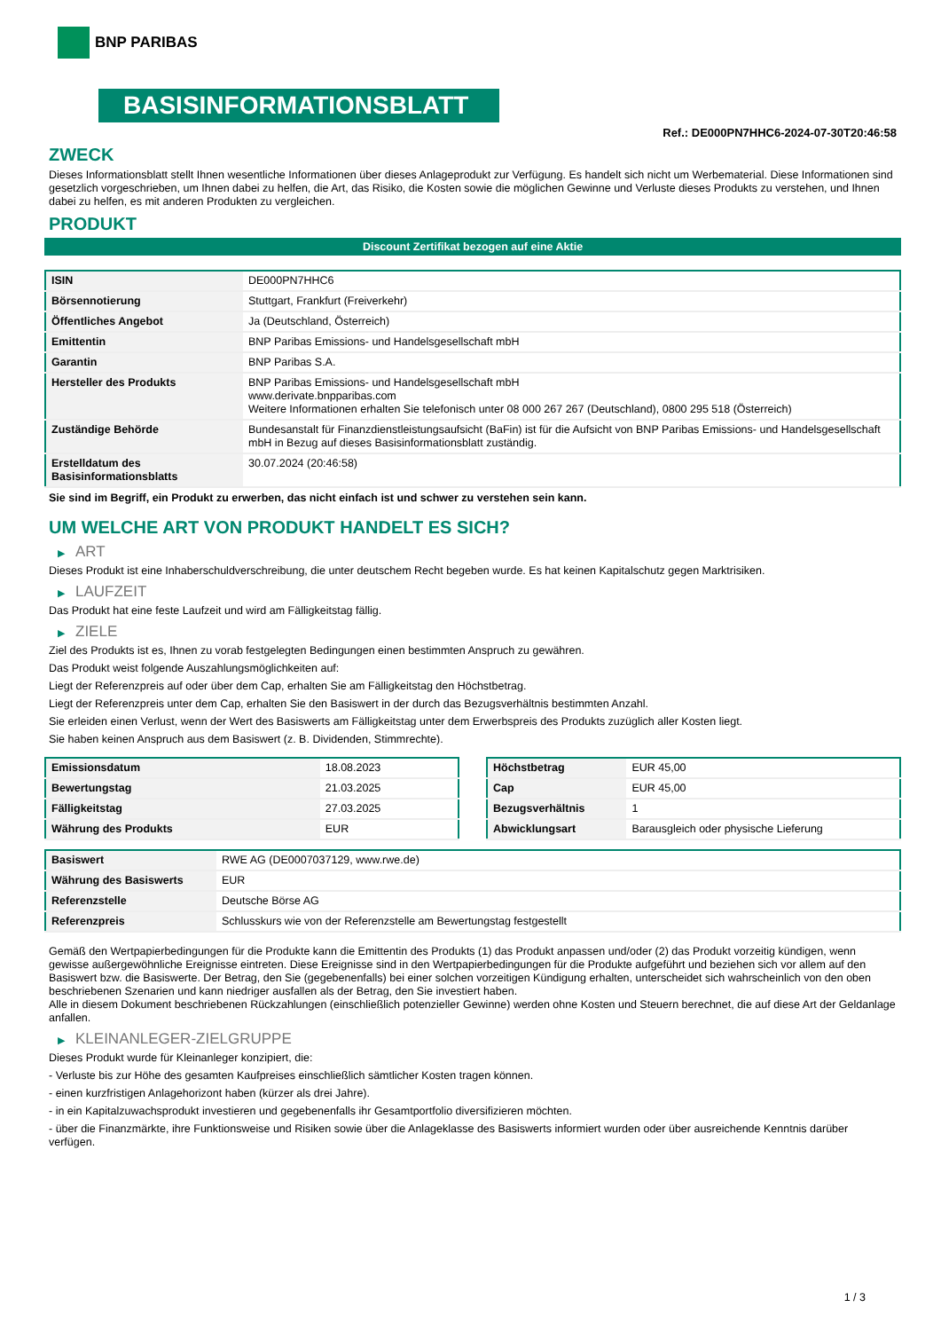BNP PARIBAS
BASISINFORMATIONSBLATT
Ref.: DE000PN7HHC6-2024-07-30T20:46:58
ZWECK
Dieses Informationsblatt stellt Ihnen wesentliche Informationen über dieses Anlageprodukt zur Verfügung. Es handelt sich nicht um Werbematerial. Diese Informationen sind gesetzlich vorgeschrieben, um Ihnen dabei zu helfen, die Art, das Risiko, die Kosten sowie die möglichen Gewinne und Verluste dieses Produkts zu verstehen, und Ihnen dabei zu helfen, es mit anderen Produkten zu vergleichen.
PRODUKT
Discount Zertifikat bezogen auf eine Aktie
| ISIN | DE000PN7HHC6 |
| Börsennotierung | Stuttgart, Frankfurt (Freiverkehr) |
| Öffentliches Angebot | Ja (Deutschland, Österreich) |
| Emittentin | BNP Paribas Emissions- und Handelsgesellschaft mbH |
| Garantin | BNP Paribas S.A. |
| Hersteller des Produkts | BNP Paribas Emissions- und Handelsgesellschaft mbH www.derivate.bnpparibas.com Weitere Informationen erhalten Sie telefonisch unter 08 000 267 267 (Deutschland), 0800 295 518 (Österreich) |
| Zuständige Behörde | Bundesanstalt für Finanzdienstleistungsaufsicht (BaFin) ist für die Aufsicht von BNP Paribas Emissions- und Handelsgesellschaft mbH in Bezug auf dieses Basisinformationsblatt zuständig. |
| Erstelldatum des Basisinformationsblatts | 30.07.2024 (20:46:58) |
Sie sind im Begriff, ein Produkt zu erwerben, das nicht einfach ist und schwer zu verstehen sein kann.
UM WELCHE ART VON PRODUKT HANDELT ES SICH?
▶ ART
Dieses Produkt ist eine Inhaberschuldverschreibung, die unter deutschem Recht begeben wurde. Es hat keinen Kapitalschutz gegen Marktrisiken.
▶ LAUFZEIT
Das Produkt hat eine feste Laufzeit und wird am Fälligkeitstag fällig.
▶ ZIELE
Ziel des Produkts ist es, Ihnen zu vorab festgelegten Bedingungen einen bestimmten Anspruch zu gewähren.
Das Produkt weist folgende Auszahlungsmöglichkeiten auf:
Liegt der Referenzpreis auf oder über dem Cap, erhalten Sie am Fälligkeitstag den Höchstbetrag.
Liegt der Referenzpreis unter dem Cap, erhalten Sie den Basiswert in der durch das Bezugsverhältnis bestimmten Anzahl.
Sie erleiden einen Verlust, wenn der Wert des Basiswerts am Fälligkeitstag unter dem Erwerbspreis des Produkts zuzüglich aller Kosten liegt.
Sie haben keinen Anspruch aus dem Basiswert (z. B. Dividenden, Stimmrechte).
| Emissionsdatum | 18.08.2023 |
| Bewertungstag | 21.03.2025 |
| Fälligkeitstag | 27.03.2025 |
| Währung des Produkts | EUR |
| Höchstbetrag | EUR 45,00 |
| Cap | EUR 45,00 |
| Bezugsverhältnis | 1 |
| Abwicklungsart | Barausgleich oder physische Lieferung |
| Basiswert | RWE AG (DE0007037129, www.rwe.de) |
| Währung des Basiswerts | EUR |
| Referenzstelle | Deutsche Börse AG |
| Referenzpreis | Schlusskurs wie von der Referenzstelle am Bewertungstag festgestellt |
Gemäß den Wertpapierbedingungen für die Produkte kann die Emittentin des Produkts (1) das Produkt anpassen und/oder (2) das Produkt vorzeitig kündigen, wenn gewisse außergewöhnliche Ereignisse eintreten. Diese Ereignisse sind in den Wertpapierbedingungen für die Produkte aufgeführt und beziehen sich vor allem auf den Basiswert bzw. die Basiswerte. Der Betrag, den Sie (gegebenenfalls) bei einer solchen vorzeitigen Kündigung erhalten, unterscheidet sich wahrscheinlich von den oben beschriebenen Szenarien und kann niedriger ausfallen als der Betrag, den Sie investiert haben.
Alle in diesem Dokument beschriebenen Rückzahlungen (einschließlich potenzieller Gewinne) werden ohne Kosten und Steuern berechnet, die auf diese Art der Geldanlage anfallen.
▶ KLEINANLEGER-ZIELGRUPPE
Dieses Produkt wurde für Kleinanleger konzipiert, die:
- Verluste bis zur Höhe des gesamten Kaufpreises einschließlich sämtlicher Kosten tragen können.
- einen kurzfristigen Anlagehorizont haben (kürzer als drei Jahre).
- in ein Kapitalzuwachsprodukt investieren und gegebenenfalls ihr Gesamtportfolio diversifizieren möchten.
- über die Finanzmärkte, ihre Funktionsweise und Risiken sowie über die Anlageklasse des Basiswerts informiert wurden oder über ausreichende Kenntnis darüber verfügen.
1 / 3